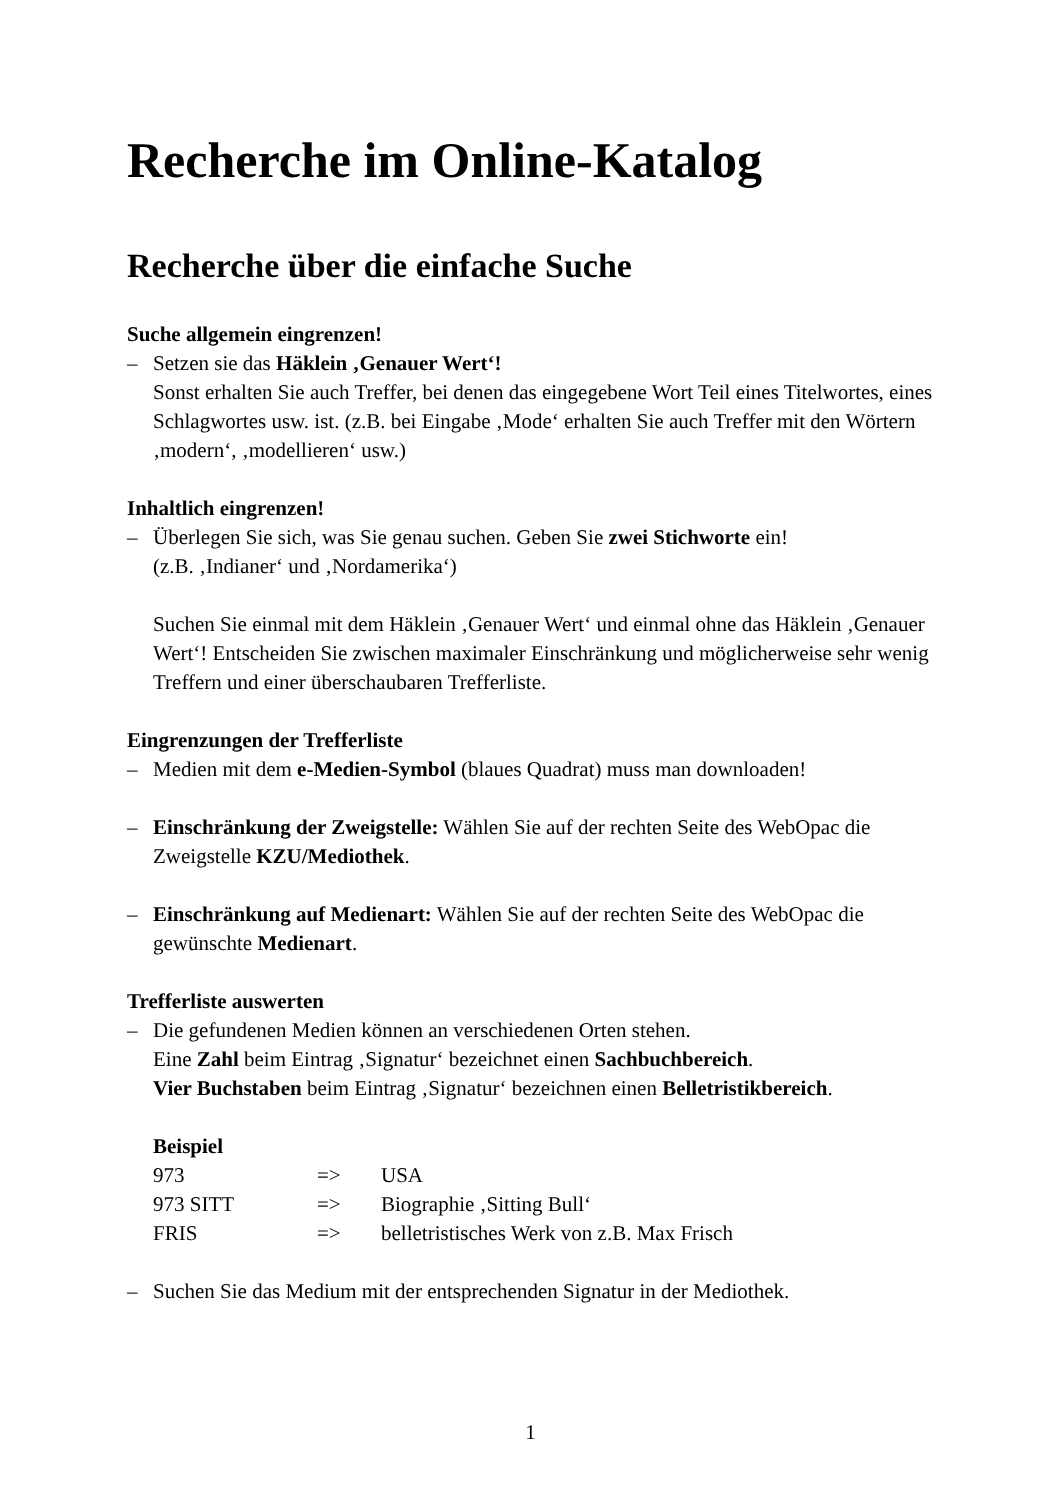Recherche im Online-Katalog
Recherche über die einfache Suche
Suche allgemein eingrenzen!
– Setzen sie das Häklein ‚Genauer Wert‘!
Sonst erhalten Sie auch Treffer, bei denen das eingegebene Wort Teil eines Titelwortes, eines Schlagwortes usw. ist. (z.B. bei Eingabe ‚Mode‘ erhalten Sie auch Treffer mit den Wörtern ‚modern‘, ‚modellieren‘ usw.)
Inhaltlich eingrenzen!
– Überlegen Sie sich, was Sie genau suchen. Geben Sie zwei Stichworte ein!
(z.B. ‚Indianer‘ und ‚Nordamerika‘)
Suchen Sie einmal mit dem Häklein ‚Genauer Wert‘ und einmal ohne das Häklein ‚Genauer Wert‘! Entscheiden Sie zwischen maximaler Einschränkung und möglicherweise sehr wenig Treffern und einer überschaubaren Trefferliste.
Eingrenzungen der Trefferliste
– Medien mit dem e-Medien-Symbol (blaues Quadrat) muss man downloaden!
– Einschränkung der Zweigstelle: Wählen Sie auf der rechten Seite des WebOpac die Zweigstelle KZU/Mediothek.
– Einschränkung auf Medienart: Wählen Sie auf der rechten Seite des WebOpac die gewünschte Medienart.
Trefferliste auswerten
– Die gefundenen Medien können an verschiedenen Orten stehen.
Eine Zahl beim Eintrag ‚Signatur‘ bezeichnet einen Sachbuchbereich.
Vier Buchstaben beim Eintrag ‚Signatur‘ bezeichnen einen Belletristikbereich.
Beispiel
| 973 | => | USA |
| 973 SITT | => | Biographie ‚Sitting Bull‘ |
| FRIS | => | belletristisches Werk von z.B. Max Frisch |
– Suchen Sie das Medium mit der entsprechenden Signatur in der Mediothek.
1